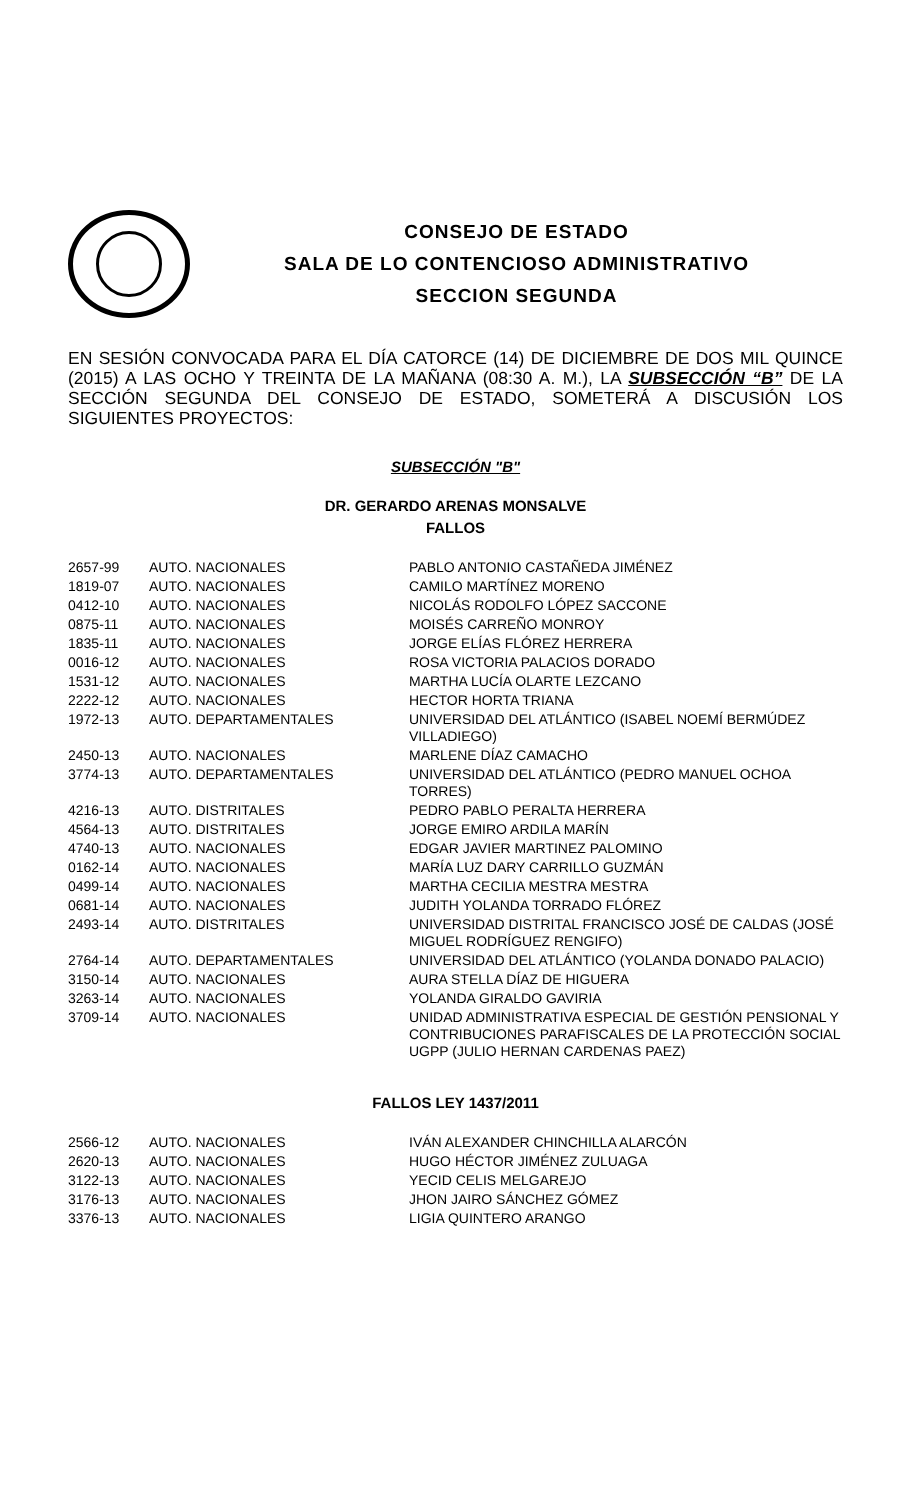CONSEJO DE ESTADO
SALA DE LO CONTENCIOSO ADMINISTRATIVO
SECCION SEGUNDA
EN SESIÓN CONVOCADA PARA EL DÍA CATORCE (14) DE DICIEMBRE DE DOS MIL QUINCE (2015) A LAS OCHO Y TREINTA DE LA MAÑANA (08:30 A. M.), LA SUBSECCIÓN “B” DE LA SECCIÓN SEGUNDA DEL CONSEJO DE ESTADO, SOMETERÁ A DISCUSIÓN LOS SIGUIENTES PROYECTOS:
SUBSECCIÓN "B"
DR. GERARDO ARENAS MONSALVE
FALLOS
| 2657-99 | AUTO. NACIONALES | PABLO ANTONIO CASTAÑEDA JIMÉNEZ |
| 1819-07 | AUTO. NACIONALES | CAMILO MARTÍNEZ MORENO |
| 0412-10 | AUTO. NACIONALES | NICOLÁS RODOLFO LÓPEZ SACCONE |
| 0875-11 | AUTO. NACIONALES | MOISÉS CARREÑO MONROY |
| 1835-11 | AUTO. NACIONALES | JORGE ELÍAS FLÓREZ HERRERA |
| 0016-12 | AUTO. NACIONALES | ROSA VICTORIA PALACIOS DORADO |
| 1531-12 | AUTO. NACIONALES | MARTHA LUCÍA OLARTE LEZCANO |
| 2222-12 | AUTO. NACIONALES | HECTOR HORTA TRIANA |
| 1972-13 | AUTO. DEPARTAMENTALES | UNIVERSIDAD DEL ATLÁNTICO (ISABEL NOEMÍ BERMÚDEZ VILLADIEGO) |
| 2450-13 | AUTO. NACIONALES | MARLENE DÍAZ CAMACHO |
| 3774-13 | AUTO. DEPARTAMENTALES | UNIVERSIDAD DEL ATLÁNTICO (PEDRO MANUEL OCHOA TORRES) |
| 4216-13 | AUTO. DISTRITALES | PEDRO PABLO PERALTA HERRERA |
| 4564-13 | AUTO. DISTRITALES | JORGE EMIRO ARDILA MARÍN |
| 4740-13 | AUTO. NACIONALES | EDGAR JAVIER MARTINEZ PALOMINO |
| 0162-14 | AUTO. NACIONALES | MARÍA LUZ DARY CARRILLO GUZMÁN |
| 0499-14 | AUTO. NACIONALES | MARTHA CECILIA MESTRA MESTRA |
| 0681-14 | AUTO. NACIONALES | JUDITH YOLANDA TORRADO FLÓREZ |
| 2493-14 | AUTO. DISTRITALES | UNIVERSIDAD DISTRITAL FRANCISCO JOSÉ DE CALDAS (JOSÉ MIGUEL RODRÍGUEZ RENGIFO) |
| 2764-14 | AUTO. DEPARTAMENTALES | UNIVERSIDAD DEL ATLÁNTICO (YOLANDA DONADO PALACIO) |
| 3150-14 | AUTO. NACIONALES | AURA STELLA DÍAZ DE HIGUERA |
| 3263-14 | AUTO. NACIONALES | YOLANDA GIRALDO GAVIRIA |
| 3709-14 | AUTO. NACIONALES | UNIDAD ADMINISTRATIVA ESPECIAL DE GESTIÓN PENSIONAL Y CONTRIBUCIONES PARAFISCALES DE LA PROTECCIÓN SOCIAL UGPP (JULIO HERNAN CARDENAS PAEZ) |
FALLOS LEY 1437/2011
| 2566-12 | AUTO. NACIONALES | IVÁN ALEXANDER CHINCHILLA ALARCÓN |
| 2620-13 | AUTO. NACIONALES | HUGO HÉCTOR JIMÉNEZ ZULUAGA |
| 3122-13 | AUTO. NACIONALES | YECID CELIS MELGAREJO |
| 3176-13 | AUTO. NACIONALES | JHON JAIRO SÁNCHEZ GÓMEZ |
| 3376-13 | AUTO. NACIONALES | LIGIA QUINTERO ARANGO |